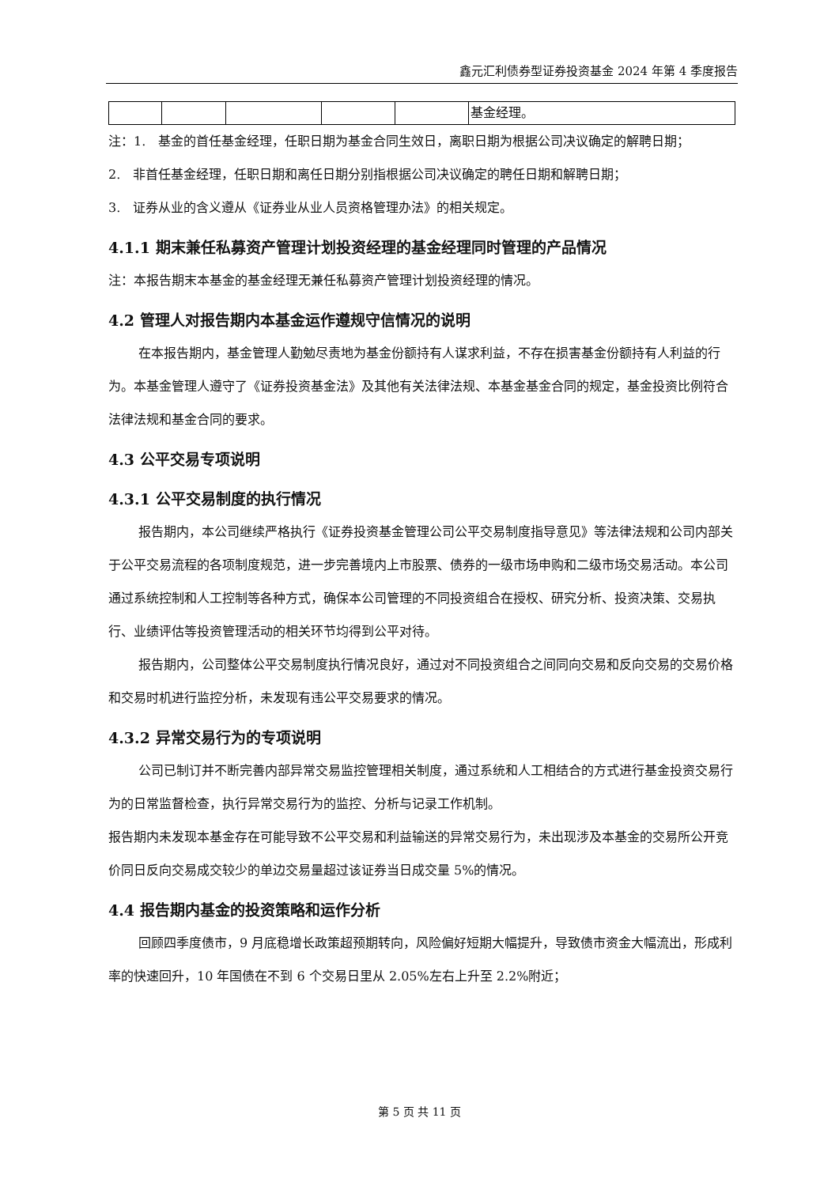鑫元汇利债券型证券投资基金 2024 年第 4 季度报告
| | | | | | 基金经理。 |
注：1.　基金的首任基金经理，任职日期为基金合同生效日，离职日期为根据公司决议确定的解聘日期；
2.　非首任基金经理，任职日期和离任日期分别指根据公司决议确定的聘任日期和解聘日期；
3.　证券从业的含义遵从《证券业从业人员资格管理办法》的相关规定。
4.1.1 期末兼任私募资产管理计划投资经理的基金经理同时管理的产品情况
注：本报告期末本基金的基金经理无兼任私募资产管理计划投资经理的情况。
4.2 管理人对报告期内本基金运作遵规守信情况的说明
在本报告期内，基金管理人勤勉尽责地为基金份额持有人谋求利益，不存在损害基金份额持有人利益的行为。本基金管理人遵守了《证券投资基金法》及其他有关法律法规、本基金基金合同的规定，基金投资比例符合法律法规和基金合同的要求。
4.3 公平交易专项说明
4.3.1 公平交易制度的执行情况
报告期内，本公司继续严格执行《证券投资基金管理公司公平交易制度指导意见》等法律法规和公司内部关于公平交易流程的各项制度规范，进一步完善境内上市股票、债券的一级市场申购和二级市场交易活动。本公司通过系统控制和人工控制等各种方式，确保本公司管理的不同投资组合在授权、研究分析、投资决策、交易执行、业绩评估等投资管理活动的相关环节均得到公平对待。
报告期内，公司整体公平交易制度执行情况良好，通过对不同投资组合之间同向交易和反向交易的交易价格和交易时机进行监控分析，未发现有违公平交易要求的情况。
4.3.2 异常交易行为的专项说明
公司已制订并不断完善内部异常交易监控管理相关制度，通过系统和人工相结合的方式进行基金投资交易行为的日常监督检查，执行异常交易行为的监控、分析与记录工作机制。
报告期内未发现本基金存在可能导致不公平交易和利益输送的异常交易行为，未出现涉及本基金的交易所公开竞价同日反向交易成交较少的单边交易量超过该证券当日成交量 5%的情况。
4.4 报告期内基金的投资策略和运作分析
回顾四季度债市，9 月底稳增长政策超预期转向，风险偏好短期大幅提升，导致债市资金大幅流出，形成利率的快速回升，10 年国债在不到 6 个交易日里从 2.05%左右上升至 2.2%附近；
第 5 页 共 11 页